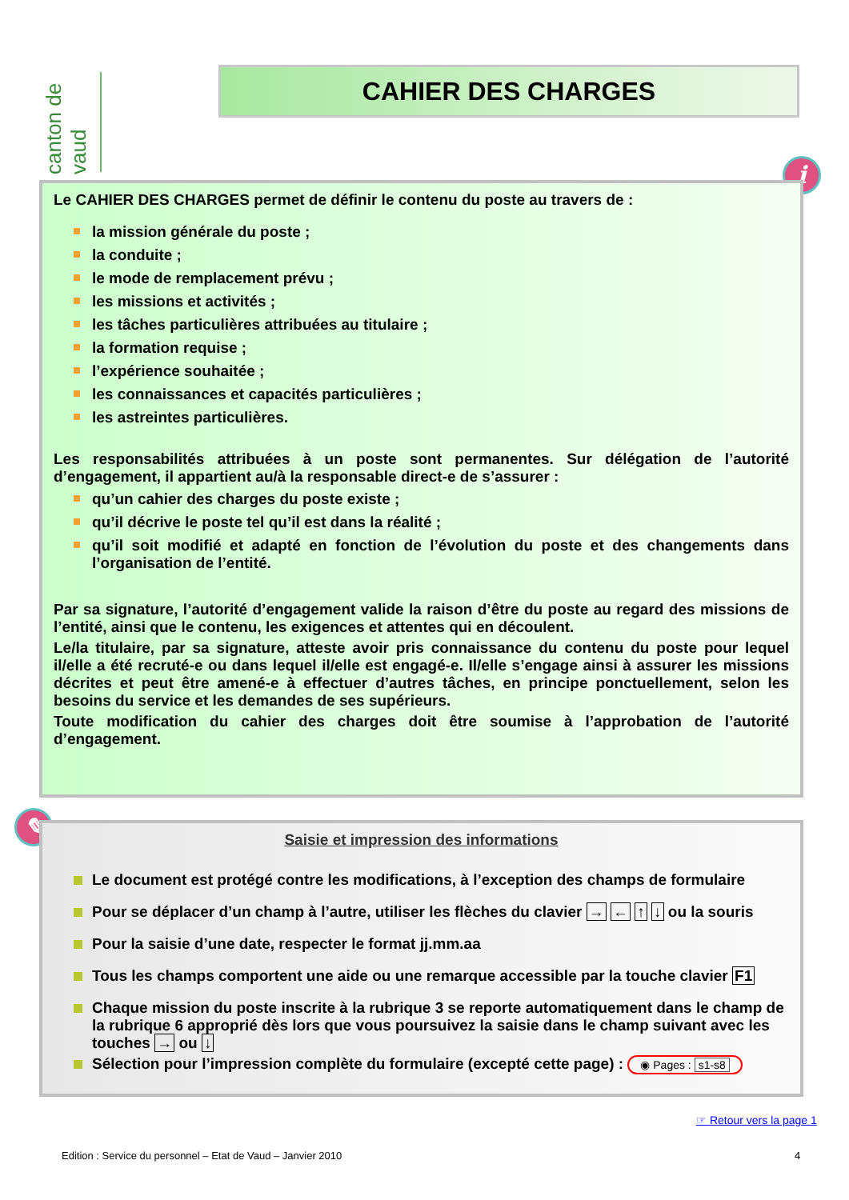canton de vaud
CAHIER DES CHARGES
i
Le CAHIER DES CHARGES permet de définir le contenu du poste au travers de :
la mission générale du poste ;
la conduite ;
le mode de remplacement prévu ;
les missions et activités ;
les tâches particulières attribuées au titulaire ;
la formation requise ;
l’expérience souhaitée ;
les connaissances et capacités particulières ;
les astreintes particulières.
Les responsabilités attribuées à un poste sont permanentes. Sur délégation de l’autorité d’engagement, il appartient au/à la responsable direct-e de s’assurer :
qu’un cahier des charges du poste existe ;
qu’il décrive le poste tel qu’il est dans la réalité ;
qu’il soit modifié et adapté en fonction de l’évolution du poste et des changements dans l’organisation de l’entité.
Par sa signature, l’autorité d’engagement valide la raison d’être du poste au regard des missions de l’entité, ainsi que le contenu, les exigences et attentes qui en découlent.
Le/la titulaire, par sa signature, atteste avoir pris connaissance du contenu du poste pour lequel il/elle a été recruté-e ou dans lequel il/elle est engagé-e. Il/elle s’engage ainsi à assurer les missions décrites et peut être amené-e à effectuer d’autres tâches, en principe ponctuellement, selon les besoins du service et les demandes de ses supérieurs.
Toute modification du cahier des charges doit être soumise à l’approbation de l’autorité d’engagement.
✎
Saisie et impression des informations
Le document est protégé contre les modifications, à l’exception des champs de formulaire
Pour se déplacer d’un champ à l’autre, utiliser les flèches du clavier → ← ↑ ↓ ou la souris
Pour la saisie d’une date, respecter le format jj.mm.aa
Tous les champs comportent une aide ou une remarque accessible par la touche clavier F1
Chaque mission du poste inscrite à la rubrique 3 se reporte automatiquement dans le champ de la rubrique 6 approprié dès lors que vous poursuivez la saisie dans le champ suivant avec les touches → ou ↓
Sélection pour l’impression complète du formulaire (excepté cette page) : ◉ Pages : s1-s8
☞ Retour vers la page 1
Edition : Service du personnel – Etat de Vaud – Janvier 2010
4